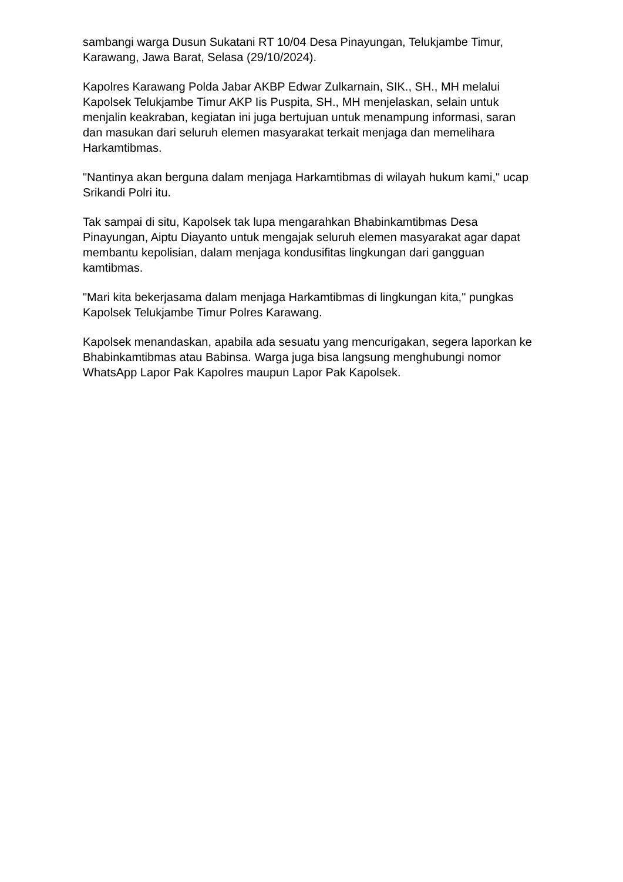sambangi warga Dusun Sukatani RT 10/04 Desa Pinayungan, Telukjambe Timur, Karawang, Jawa Barat, Selasa (29/10/2024).
Kapolres Karawang Polda Jabar AKBP Edwar Zulkarnain, SIK., SH., MH melalui Kapolsek Telukjambe Timur AKP Iis Puspita, SH., MH menjelaskan, selain untuk menjalin keakraban, kegiatan ini juga bertujuan untuk menampung informasi, saran dan masukan dari seluruh elemen masyarakat terkait menjaga dan memelihara Harkamtibmas.
"Nantinya akan berguna dalam menjaga Harkamtibmas di wilayah hukum kami," ucap Srikandi Polri itu.
Tak sampai di situ, Kapolsek tak lupa mengarahkan Bhabinkamtibmas Desa Pinayungan, Aiptu Diayanto untuk mengajak seluruh elemen masyarakat agar dapat membantu kepolisian, dalam menjaga kondusifitas lingkungan dari gangguan kamtibmas.
"Mari kita bekerjasama dalam menjaga Harkamtibmas di lingkungan kita," pungkas Kapolsek Telukjambe Timur Polres Karawang.
Kapolsek menandaskan, apabila ada sesuatu yang mencurigakan, segera laporkan ke Bhabinkamtibmas atau Babinsa. Warga juga bisa langsung menghubungi nomor WhatsApp Lapor Pak Kapolres maupun Lapor Pak Kapolsek.